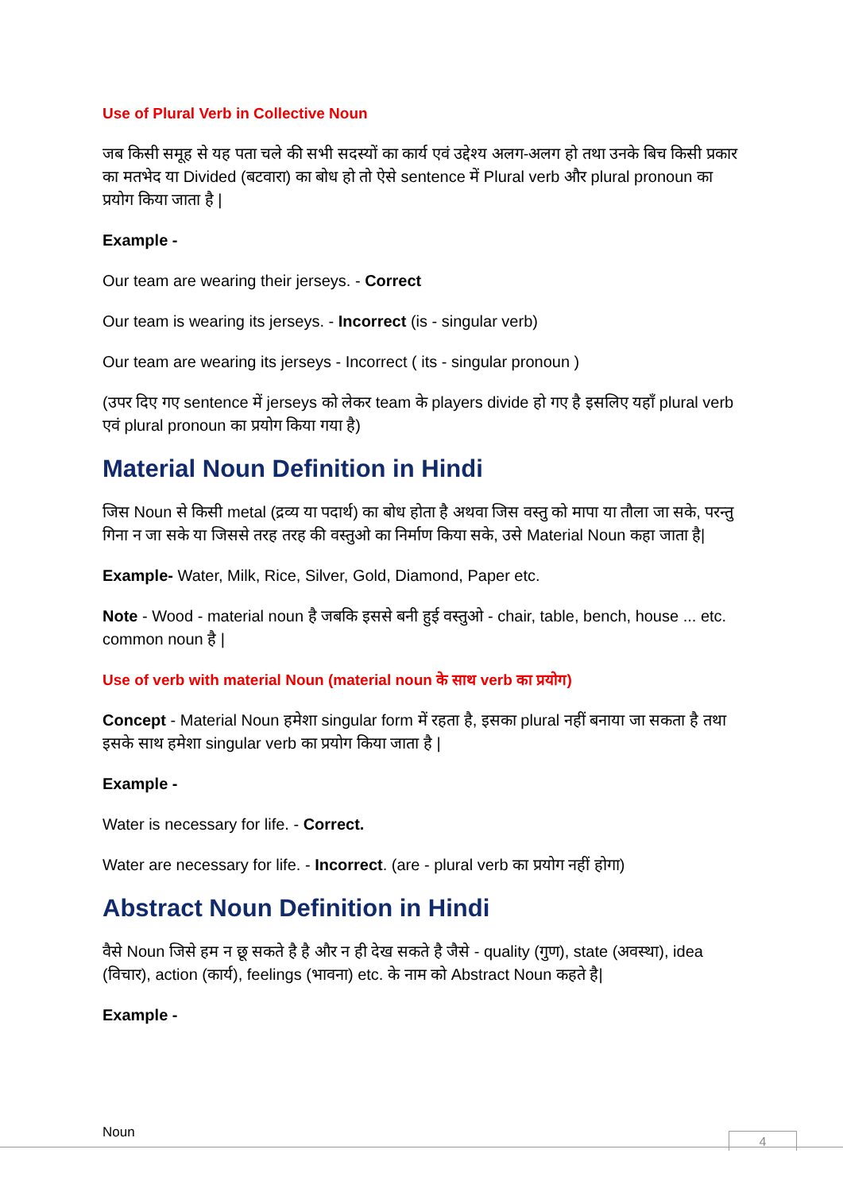Use of Plural Verb in Collective Noun
जब किसी समूह से यह पता चले की सभी सदस्यों का कार्य एवं उद्देश्य अलग-अलग हो तथा उनके बिच किसी प्रकार का मतभेद या Divided (बटवारा) का बोध हो तो ऐसे sentence में Plural verb और plural pronoun का प्रयोग किया जाता है |
Example -
Our team are wearing their jerseys. - Correct
Our team is wearing its jerseys. - Incorrect (is - singular verb)
Our team are wearing its jerseys - Incorrect ( its - singular pronoun )
(उपर दिए गए sentence में jerseys को लेकर team के players divide हो गए है इसलिए यहाँ plural verb एवं plural pronoun का प्रयोग किया गया है)
Material Noun Definition in Hindi
जिस Noun से किसी metal (द्रव्य या पदार्थ) का बोध होता है अथवा जिस वस्तु को मापा या तौला जा सके, परन्तु गिना न जा सके या जिससे तरह तरह की वस्तुओ का निर्माण किया सके, उसे Material Noun कहा जाता है|
Example- Water, Milk, Rice, Silver, Gold, Diamond, Paper etc.
Note - Wood - material noun है जबकि इससे बनी हुई वस्तुओ - chair, table, bench, house ... etc. common noun है |
Use of verb with material Noun (material noun के साथ verb का प्रयोग)
Concept - Material Noun हमेशा singular form में रहता है, इसका plural नहीं बनाया जा सकता है तथा इसके साथ हमेशा singular verb का प्रयोग किया जाता है |
Example -
Water is necessary for life. - Correct.
Water are necessary for life. - Incorrect. (are - plural verb का प्रयोग नहीं होगा)
Abstract Noun Definition in Hindi
वैसे Noun जिसे हम न छू सकते है है और न ही देख सकते है जैसे - quality (गुण), state (अवस्था), idea (विचार), action (कार्य), feelings (भावना) etc. के नाम को Abstract Noun कहते है|
Example -
Noun 4